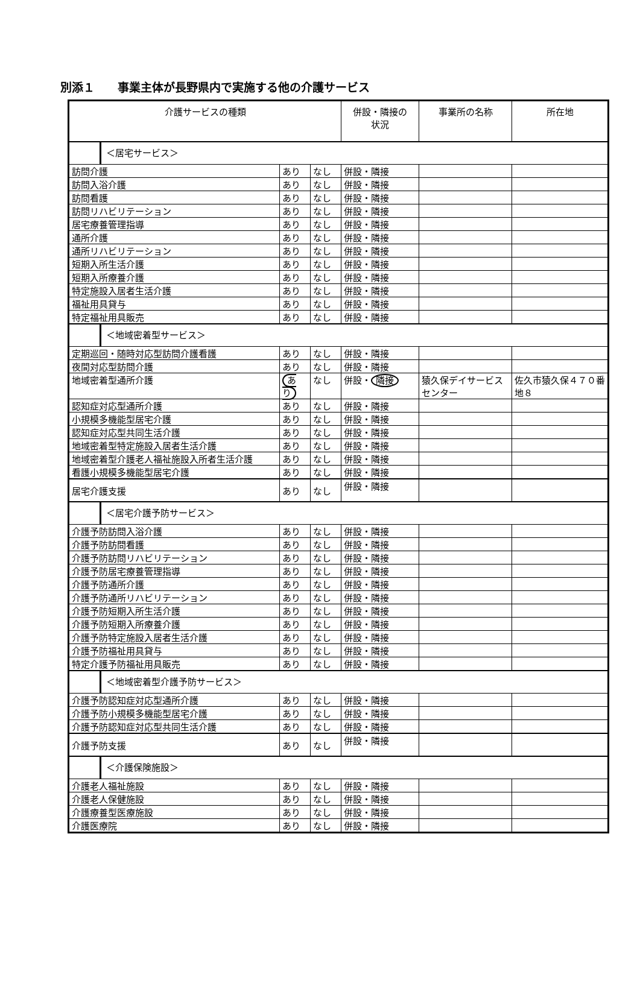別添１　　事業主体が長野県内で実施する他の介護サービス
| 介護サービスの種類 | | | 併設・隣接の 状況 | 事業所の名称 | 所在地 |
| --- | --- | --- | --- | --- | --- |
| ＜居宅サービス＞ | | | | | |
| 訪問介護 | あり | なし | 併設・隣接 | | |
| 訪問入浴介護 | あり | なし | 併設・隣接 | | |
| 訪問看護 | あり | なし | 併設・隣接 | | |
| 訪問リハビリテーション | あり | なし | 併設・隣接 | | |
| 居宅療養管理指導 | あり | なし | 併設・隣接 | | |
| 通所介護 | あり | なし | 併設・隣接 | | |
| 通所リハビリテーション | あり | なし | 併設・隣接 | | |
| 短期入所生活介護 | あり | なし | 併設・隣接 | | |
| 短期入所療養介護 | あり | なし | 併設・隣接 | | |
| 特定施設入居者生活介護 | あり | なし | 併設・隣接 | | |
| 福祉用具貸与 | あり | なし | 併設・隣接 | | |
| 特定福祉用具販売 | あり | なし | 併設・隣接 | | |
| ＜地域密着型サービス＞ | | | | | |
| 定期巡回・随時対応型訪問介護看護 | あり | なし | 併設・隣接 | | |
| 夜間対応型訪問介護 | あり | なし | 併設・隣接 | | |
| 地域密着型通所介護 | あり | なし | 併設・ 隣接 | 猿久保デイサービスセンター | 佐久市猿久保４７０番地８ |
| 認知症対応型通所介護 | あり | なし | 併設・隣接 | | |
| 小規模多機能型居宅介護 | あり | なし | 併設・隣接 | | |
| 認知症対応型共同生活介護 | あり | なし | 併設・隣接 | | |
| 地域密着型特定施設入居者生活介護 | あり | なし | 併設・隣接 | | |
| 地域密着型介護老人福祉施設入所者生活介護 | あり | なし | 併設・隣接 | | |
| 看護小規模多機能型居宅介護 | あり | なし | 併設・隣接 | | |
| 居宅介護支援 | あり | なし | 併設・隣接 | | |
| ＜居宅介護予防サービス＞ | | | | | |
| 介護予防訪問入浴介護 | あり | なし | 併設・隣接 | | |
| 介護予防訪問看護 | あり | なし | 併設・隣接 | | |
| 介護予防訪問リハビリテーション | あり | なし | 併設・隣接 | | |
| 介護予防居宅療養管理指導 | あり | なし | 併設・隣接 | | |
| 介護予防通所介護 | あり | なし | 併設・隣接 | | |
| 介護予防通所リハビリテーション | あり | なし | 併設・隣接 | | |
| 介護予防短期入所生活介護 | あり | なし | 併設・隣接 | | |
| 介護予防短期入所療養介護 | あり | なし | 併設・隣接 | | |
| 介護予防特定施設入居者生活介護 | あり | なし | 併設・隣接 | | |
| 介護予防福祉用具貸与 | あり | なし | 併設・隣接 | | |
| 特定介護予防福祉用具販売 | あり | なし | 併設・隣接 | | |
| ＜地域密着型介護予防サービス＞ | | | | | |
| 介護予防認知症対応型通所介護 | あり | なし | 併設・隣接 | | |
| 介護予防小規模多機能型居宅介護 | あり | なし | 併設・隣接 | | |
| 介護予防認知症対応型共同生活介護 | あり | なし | 併設・隣接 | | |
| 介護予防支援 | あり | なし | 併設・隣接 | | |
| ＜介護保険施設＞ | | | | | |
| 介護老人福祉施設 | あり | なし | 併設・隣接 | | |
| 介護老人保健施設 | あり | なし | 併設・隣接 | | |
| 介護療養型医療施設 | あり | なし | 併設・隣接 | | |
| 介護医療院 | あり | なし | 併設・隣接 | | |